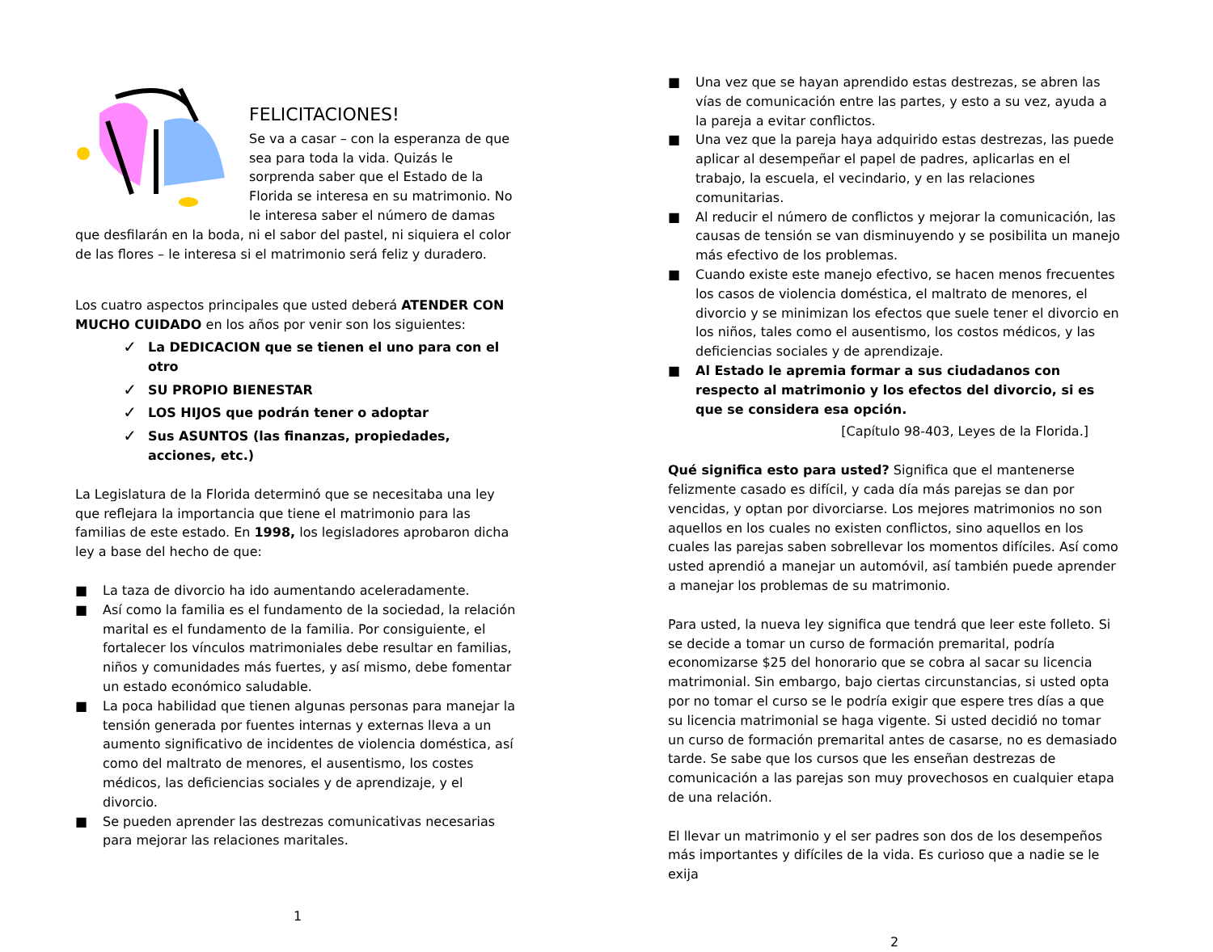FELICITACIONES!
Se va a casar – con la esperanza de que sea para toda la vida. Quizás le sorprenda saber que el Estado de la Florida se interesa en su matrimonio. No le interesa saber el número de damas que desfilarán en la boda, ni el sabor del pastel, ni siquiera el color de las flores – le interesa si el matrimonio será feliz y duradero.
Los cuatro aspectos principales que usted deberá ATENDER CON MUCHO CUIDADO en los años por venir son los siguientes:
✓ La DEDICACION que se tienen el uno para con el otro
✓ SU PROPIO BIENESTAR
✓ LOS HIJOS que podrán tener o adoptar
✓ Sus ASUNTOS (las finanzas, propiedades, acciones, etc.)
La Legislatura de la Florida determinó que se necesitaba una ley que reflejara la importancia que tiene el matrimonio para las familias de este estado. En 1998, los legisladores aprobaron dicha ley a base del hecho de que:
■ La taza de divorcio ha ido aumentando aceleradamente.
■ Así como la familia es el fundamento de la sociedad, la relación marital es el fundamento de la familia. Por consiguiente, el fortalecer los vínculos matrimoniales debe resultar en familias, niños y comunidades más fuertes, y así mismo, debe fomentar un estado económico saludable.
■ La poca habilidad que tienen algunas personas para manejar la tensión generada por fuentes internas y externas lleva a un aumento significativo de incidentes de violencia doméstica, así como del maltrato de menores, el ausentismo, los costes médicos, las deficiencias sociales y de aprendizaje, y el divorcio.
■ Se pueden aprender las destrezas comunicativas necesarias para mejorar las relaciones maritales.
1
■ Una vez que se hayan aprendido estas destrezas, se abren las vías de comunicación entre las partes, y esto a su vez, ayuda a la pareja a evitar conflictos.
■ Una vez que la pareja haya adquirido estas destrezas, las puede aplicar al desempeñar el papel de padres, aplicarlas en el trabajo, la escuela, el vecindario, y en las relaciones comunitarias.
■ Al reducir el número de conflictos y mejorar la comunicación, las causas de tensión se van disminuyendo y se posibilita un manejo más efectivo de los problemas.
■ Cuando existe este manejo efectivo, se hacen menos frecuentes los casos de violencia doméstica, el maltrato de menores, el divorcio y se minimizan los efectos que suele tener el divorcio en los niños, tales como el ausentismo, los costos médicos, y las deficiencias sociales y de aprendizaje.
■ Al Estado le apremia formar a sus ciudadanos con respecto al matrimonio y los efectos del divorcio, si es que se considera esa opción.
[Capítulo 98-403, Leyes de la Florida.]
Qué significa esto para usted? Significa que el mantenerse felizmente casado es difícil, y cada día más parejas se dan por vencidas, y optan por divorciarse. Los mejores matrimonios no son aquellos en los cuales no existen conflictos, sino aquellos en los cuales las parejas saben sobrellevar los momentos difíciles. Así como usted aprendió a manejar un automóvil, así también puede aprender a manejar los problemas de su matrimonio.
Para usted, la nueva ley significa que tendrá que leer este folleto. Si se decide a tomar un curso de formación premarital, podría economizarse $25 del honorario que se cobra al sacar su licencia matrimonial. Sin embargo, bajo ciertas circunstancias, si usted opta por no tomar el curso se le podría exigir que espere tres días a que su licencia matrimonial se haga vigente. Si usted decidió no tomar un curso de formación premarital antes de casarse, no es demasiado tarde. Se sabe que los cursos que les enseñan destrezas de comunicación a las parejas son muy provechosos en cualquier etapa de una relación.
El llevar un matrimonio y el ser padres son dos de los desempeños más importantes y difíciles de la vida. Es curioso que a nadie se le exija
2